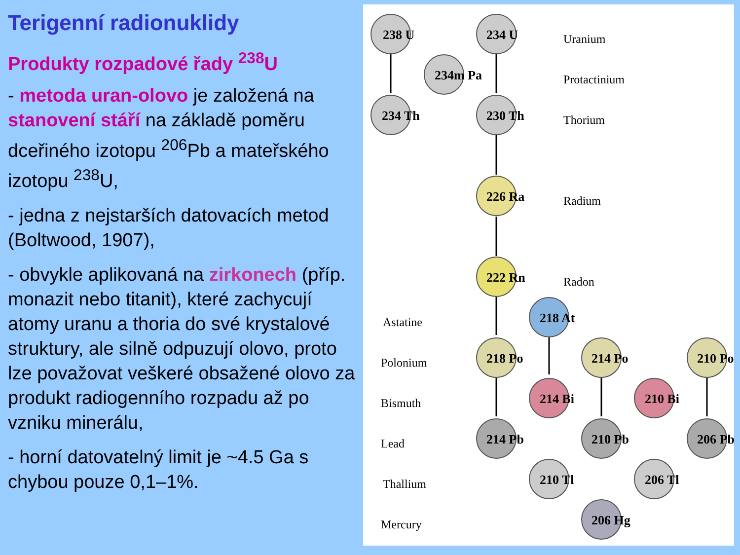Terigenní radionuklidy
Produkty rozpadové řady <sup>238</sup>U
- metoda uran-olovo je založená na stanovení stáří na základě poměru dceřiného izotopu <sup>206</sup>Pb a mateřského izotopu <sup>238</sup>U,
- jedna z nejstarších datovacích metod (Boltwood, 1907),
- obvykle aplikovaná na zirkonech (příp. monazit nebo titanit), které zachycují atomy uranu a thoria do své krystalové struktury, ale silně odpuzují olovo, proto lze považovat veškeré obsažené olovo za produkt radiogenního rozpadu až po vzniku minerálu,
- horní datovatelný limit je ~4.5 Ga s chybou pouze 0,1–1%.
Uranium
Protactinium
Thorium
Radium
Radon
Astatine
Polonium
Bismuth
Lead
Thallium
Mercury
238 U
234m Pa
234 U
234 Th
230 Th
226 Ra
222 Rn
218 At
218 Po
214 Po
210 Po
214 Bi
210 Bi
214 Pb
210 Pb
206 Pb
210 Tl
206 Tl
206 Hg